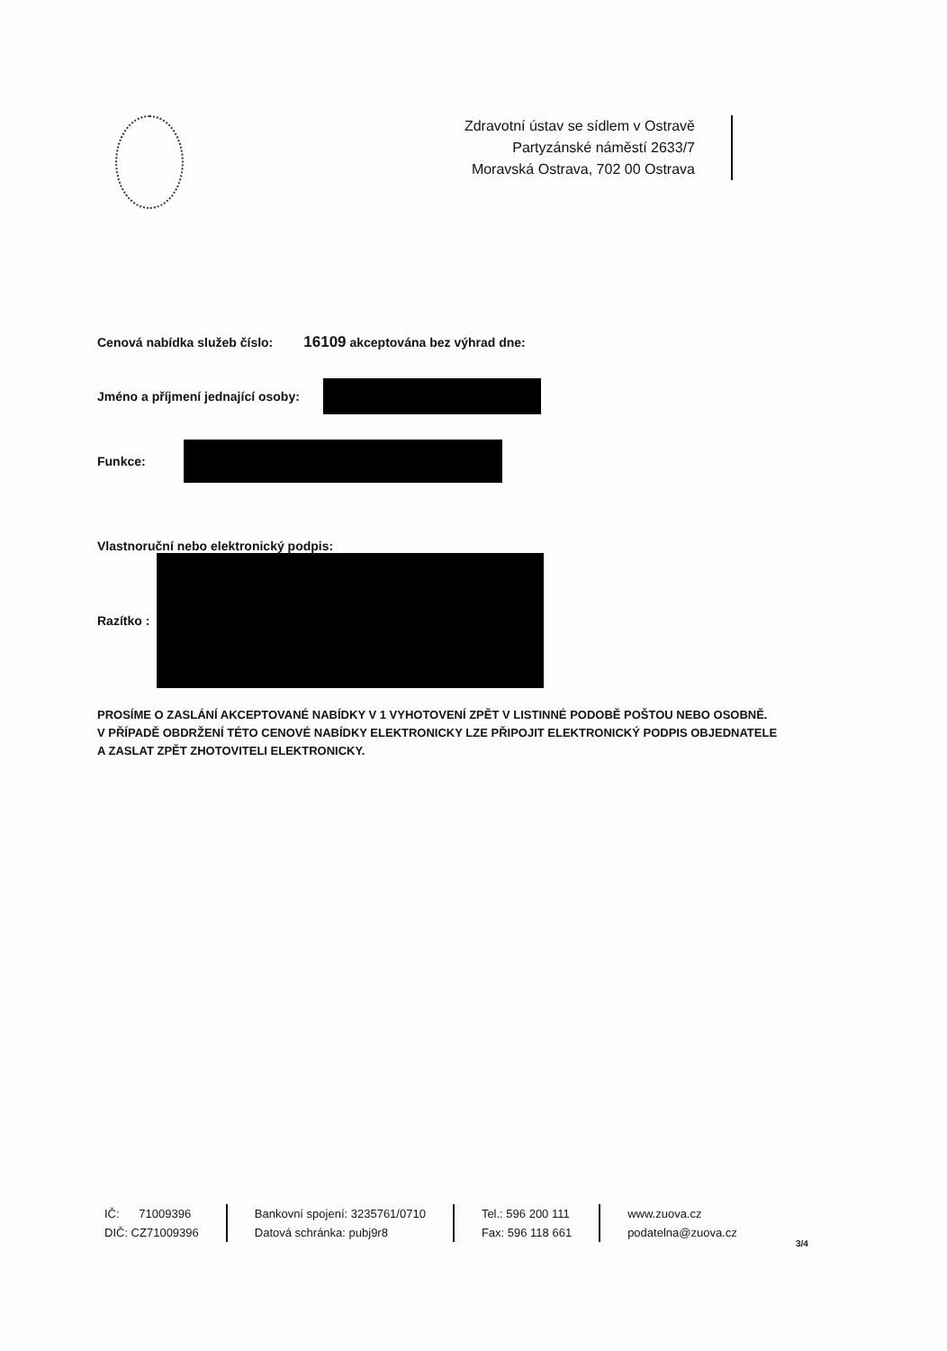Zdravotní ústav se sídlem v Ostravě
Partyzánské náměstí 2633/7
Moravská Ostrava, 702 00 Ostrava
Cenová nabídka služeb číslo: 16109 akceptována bez výhrad dne:
Jméno a příjmení jednající osoby:
Funkce:
Vlastnoruční nebo elektronický podpis:
Razítko :
PROSÍME O ZASLÁNÍ AKCEPTOVANÉ NABÍDKY V 1 VYHOTOVENÍ ZPĚT V LISTINNÉ PODOBĚ POŠTOU NEBO OSOBNĚ.
V PŘÍPADĚ OBDRŽENÍ TÉTO CENOVÉ NABÍDKY ELEKTRONICKY LZE PŘIPOJIT ELEKTRONICKÝ PODPIS OBJEDNATELE
A ZASLAT ZPĚT ZHOTOVITELI ELEKTRONICKY.
IČ: 71009396
DIČ: CZ71009396
Bankovní spojení: 3235761/0710
Datová schránka: pubj9r8
Tel.: 596 200 111
Fax: 596 118 661
www.zuova.cz
podatelna@zuova.cz
3/4